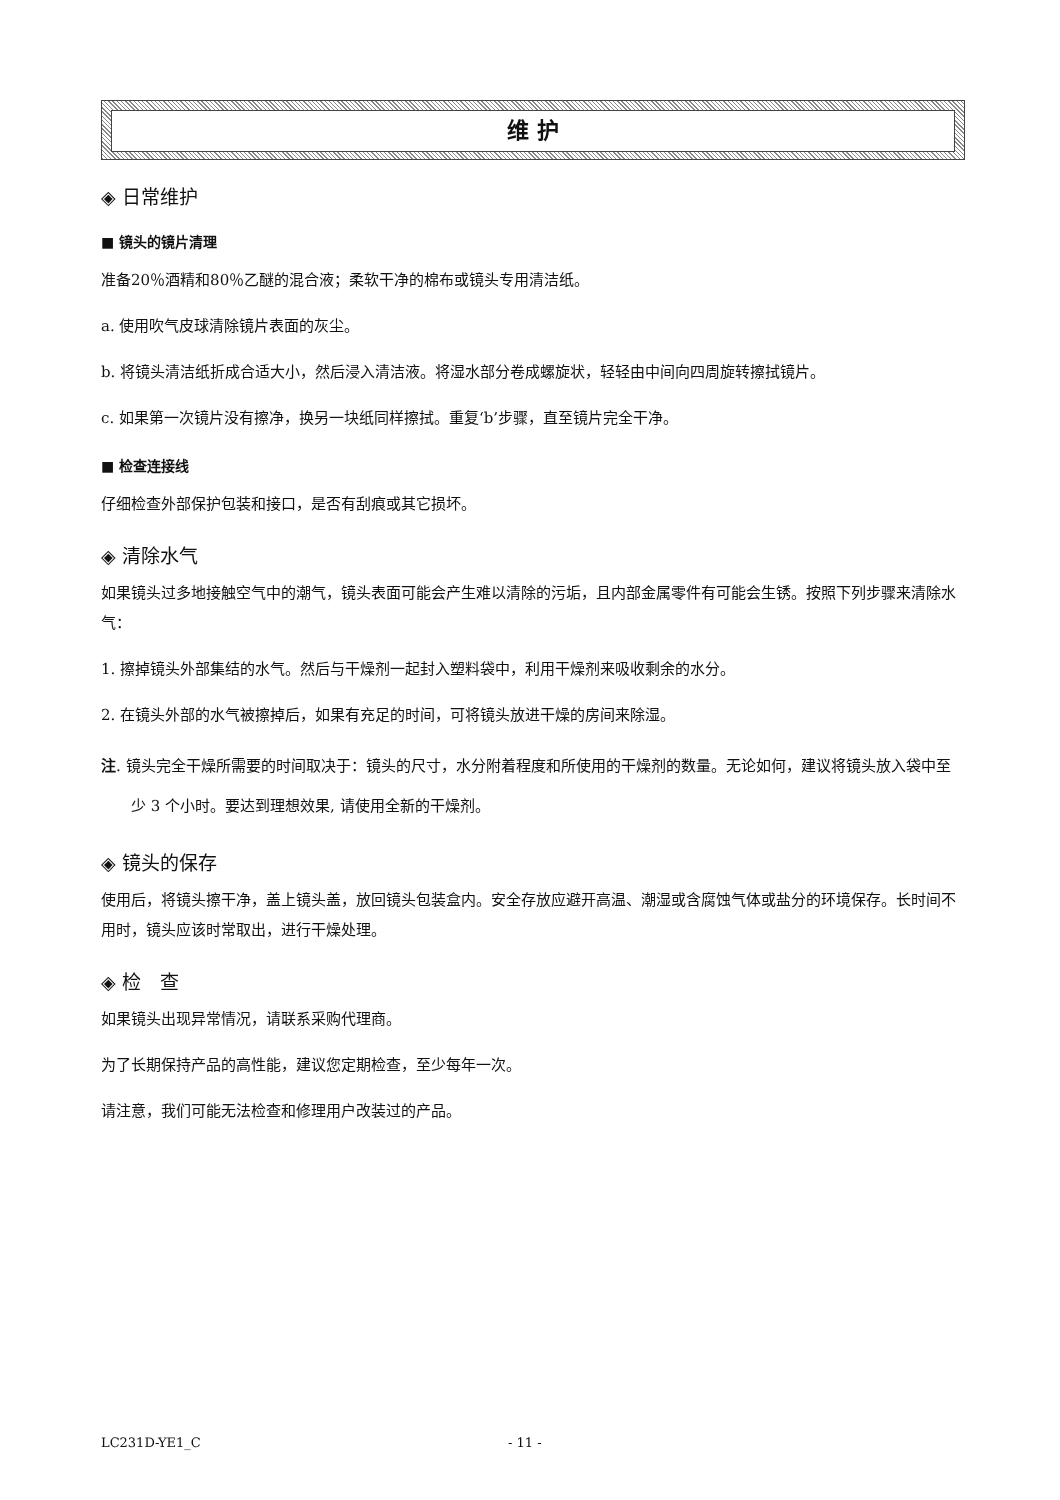维 护
◈ 日常维护
■ 镜头的镜片清理
准备20％酒精和80％乙醚的混合液；柔软干净的棉布或镜头专用清洁纸。
a. 使用吹气皮球清除镜片表面的灰尘。
b. 将镜头清洁纸折成合适大小，然后浸入清洁液。将湿水部分卷成螺旋状，轻轻由中间向四周旋转擦拭镜片。
c. 如果第一次镜片没有擦净，换另一块纸同样擦拭。重复‘b’步骤，直至镜片完全干净。
■ 检查连接线
仔细检查外部保护包装和接口，是否有刮痕或其它损坏。
◈ 清除水气
如果镜头过多地接触空气中的潮气，镜头表面可能会产生难以清除的污垢，且内部金属零件有可能会生锈。按照下列步骤来清除水气：
1. 擦掉镜头外部集结的水气。然后与干燥剂一起封入塑料袋中，利用干燥剂来吸收剩余的水分。
2. 在镜头外部的水气被擦掉后，如果有充足的时间，可将镜头放进干燥的房间来除湿。
注. 镜头完全干燥所需要的时间取决于：镜头的尺寸，水分附着程度和所使用的干燥剂的数量。无论如何，建议将镜头放入袋中至少 3 个小时。要达到理想效果, 请使用全新的干燥剂。
◈ 镜头的保存
使用后，将镜头擦干净，盖上镜头盖，放回镜头包装盒内。安全存放应避开高温、潮湿或含腐蚀气体或盐分的环境保存。长时间不用时，镜头应该时常取出，进行干燥处理。
◈ 检　查
如果镜头出现异常情况，请联系采购代理商。
为了长期保持产品的高性能，建议您定期检查，至少每年一次。
请注意，我们可能无法检查和修理用户改装过的产品。
LC231D-YE1_C - 11 -